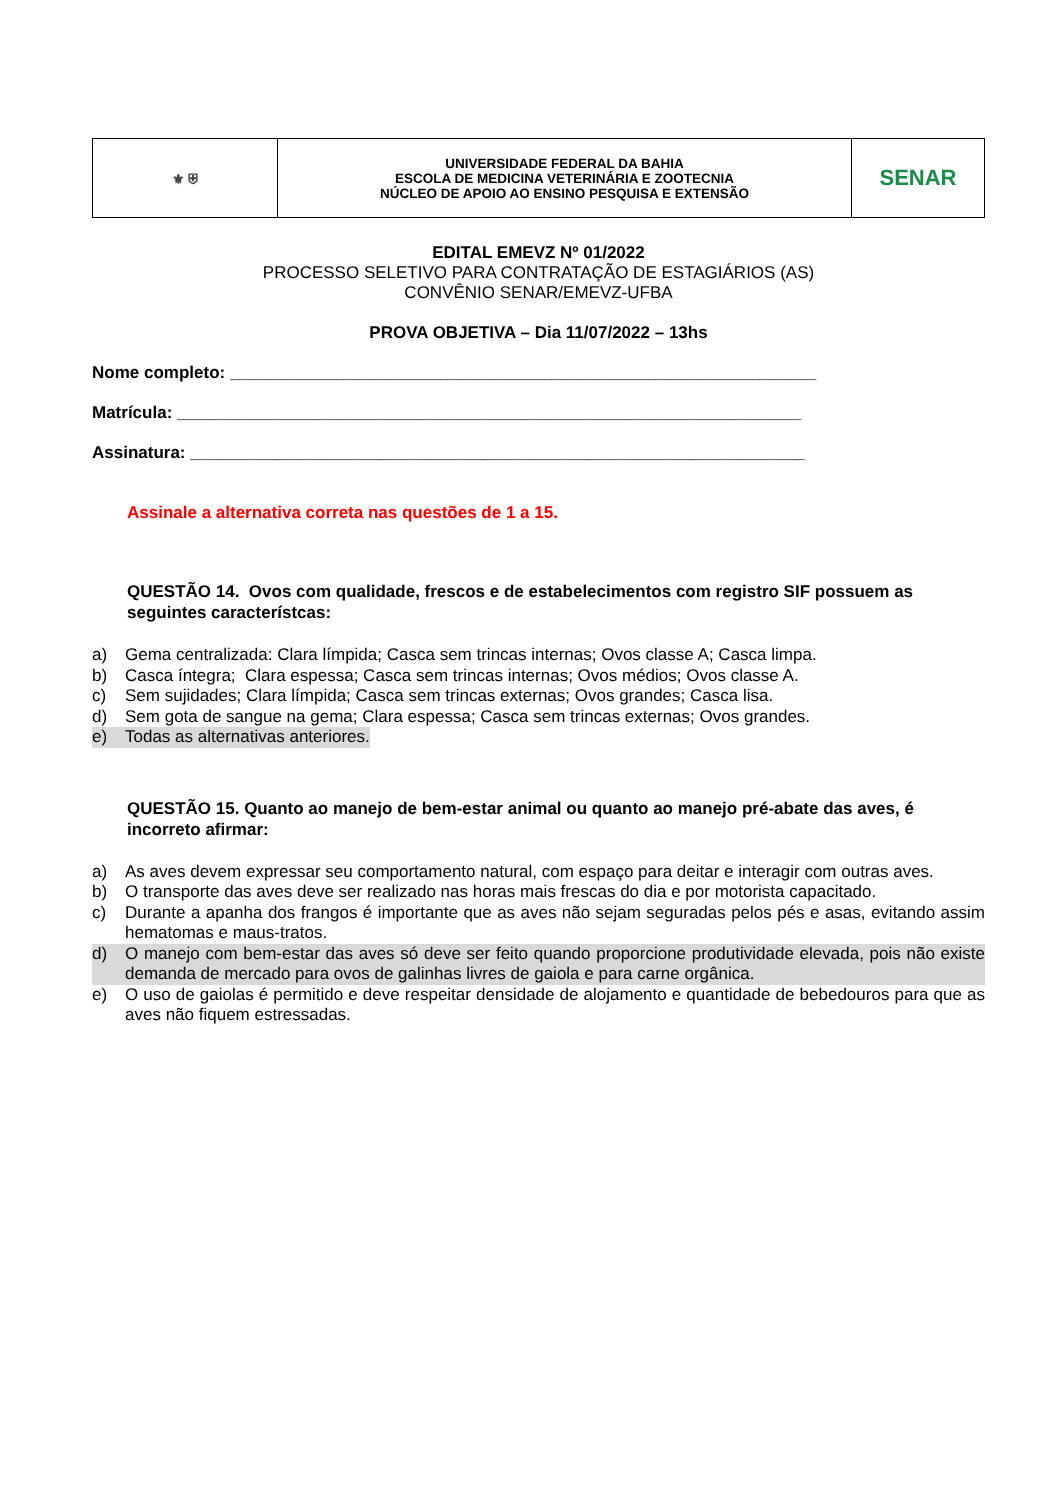| ⚜ ⛨ | UNIVERSIDADE FEDERAL DA BAHIA ESCOLA DE MEDICINA VETERINÁRIA E ZOOTECNIA NÚCLEO DE APOIO AO ENSINO PESQUISA E EXTENSÃO | SENAR |
EDITAL EMEVZ Nº 01/2022
PROCESSO SELETIVO PARA CONTRATAÇÃO DE ESTAGIÁRIOS (AS)
CONVÊNIO SENAR/EMEVZ-UFBA
PROVA OBJETIVA – Dia 11/07/2022 – 13hs
Nome completo: ______________________________________________________________
Matrícula: __________________________________________________________________
Assinatura: _________________________________________________________________
Assinale a alternativa correta nas questões de 1 a 15.
QUESTÃO 14. Ovos com qualidade, frescos e de estabelecimentos com registro SIF possuem as seguintes característcas:
a) Gema centralizada: Clara límpida; Casca sem trincas internas; Ovos classe A; Casca limpa.
b) Casca íntegra; Clara espessa; Casca sem trincas internas; Ovos médios; Ovos classe A.
c) Sem sujidades; Clara límpida; Casca sem trincas externas; Ovos grandes; Casca lisa.
d) Sem gota de sangue na gema; Clara espessa; Casca sem trincas externas; Ovos grandes.
e) Todas as alternativas anteriores.
QUESTÃO 15. Quanto ao manejo de bem-estar animal ou quanto ao manejo pré-abate das aves, é incorreto afirmar:
a) As aves devem expressar seu comportamento natural, com espaço para deitar e interagir com outras aves.
b) O transporte das aves deve ser realizado nas horas mais frescas do dia e por motorista capacitado.
c) Durante a apanha dos frangos é importante que as aves não sejam seguradas pelos pés e asas, evitando assim hematomas e maus-tratos.
d) O manejo com bem-estar das aves só deve ser feito quando proporcione produtividade elevada, pois não existe demanda de mercado para ovos de galinhas livres de gaiola e para carne orgânica.
e) O uso de gaiolas é permitido e deve respeitar densidade de alojamento e quantidade de bebedouros para que as aves não fiquem estressadas.